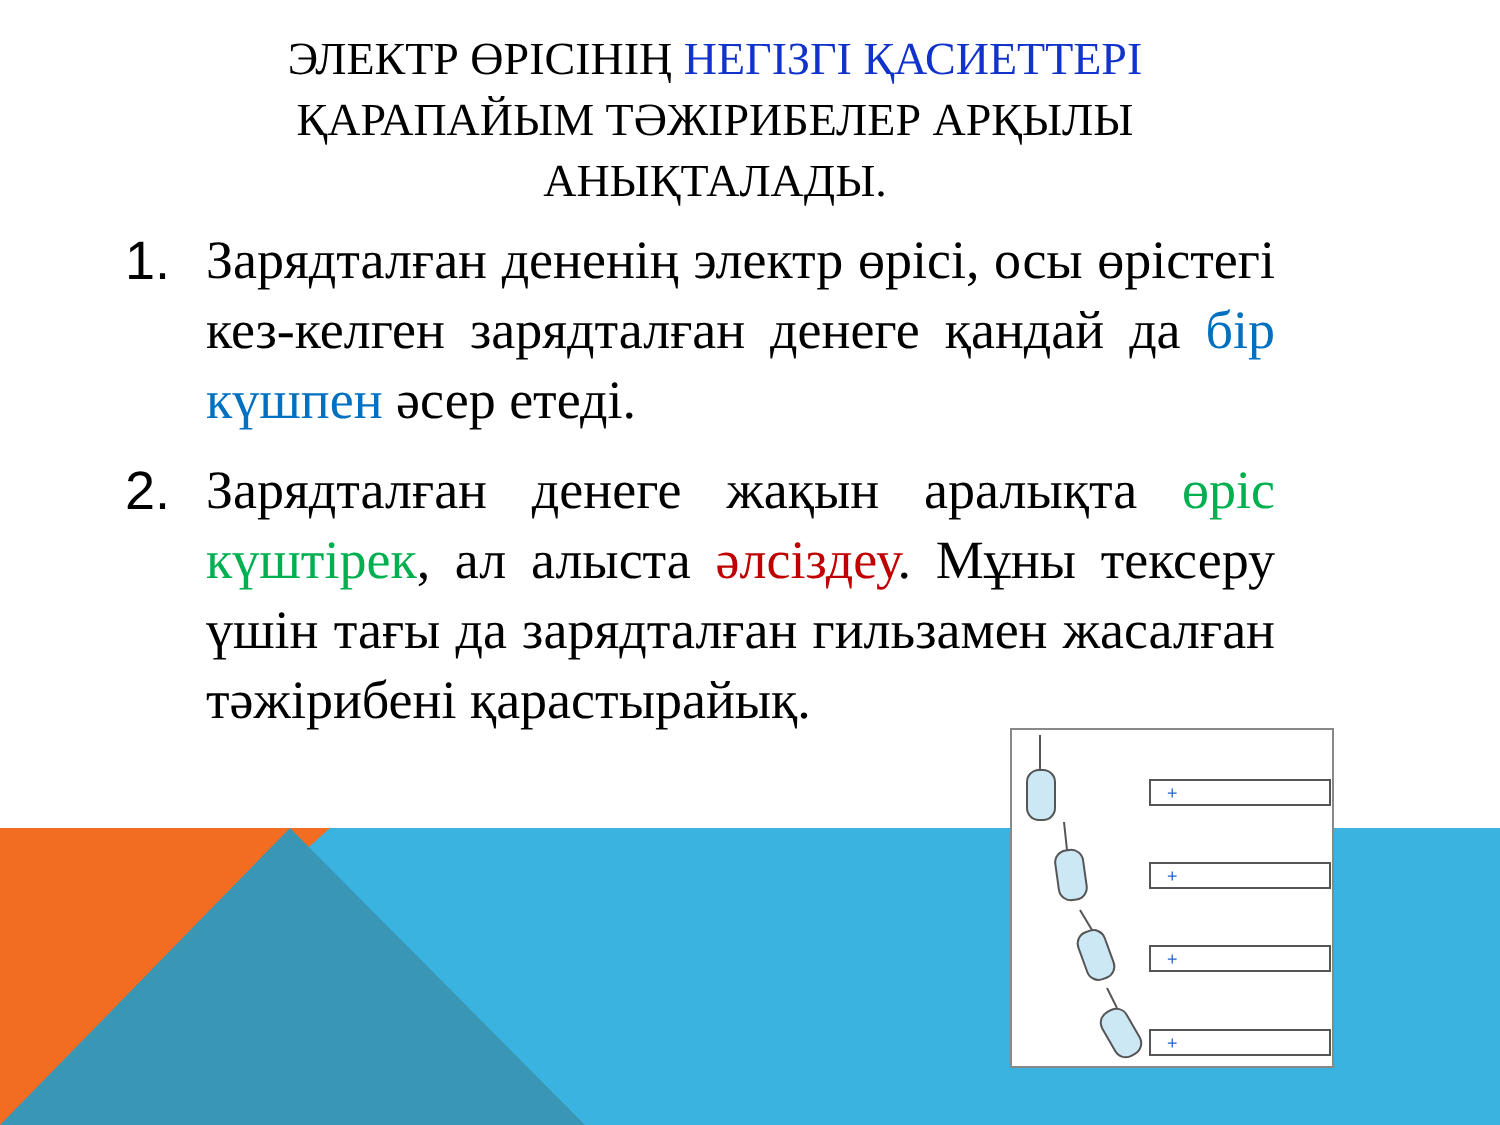ЭЛЕКТР ӨРІСІНІҢ НЕГІЗГІ ҚАСИЕТТЕРІ
ҚАРАПАЙЫМ ТӘЖІРИБЕЛЕР АРҚЫЛЫ
АНЫҚТАЛАДЫ.
1. Зарядталған дененің электр өрісі, осы өрістегі кез-келген зарядталған денеге қандай да бір күшпен әсер етеді.
2. Зарядталған денеге жақын аралықта өріс күштірек, ал алыста әлсіздеу. Мұны тексеру үшін тағы да зарядталған гильзамен жасалған тәжірибені қарастырайық.
+
+
+
+